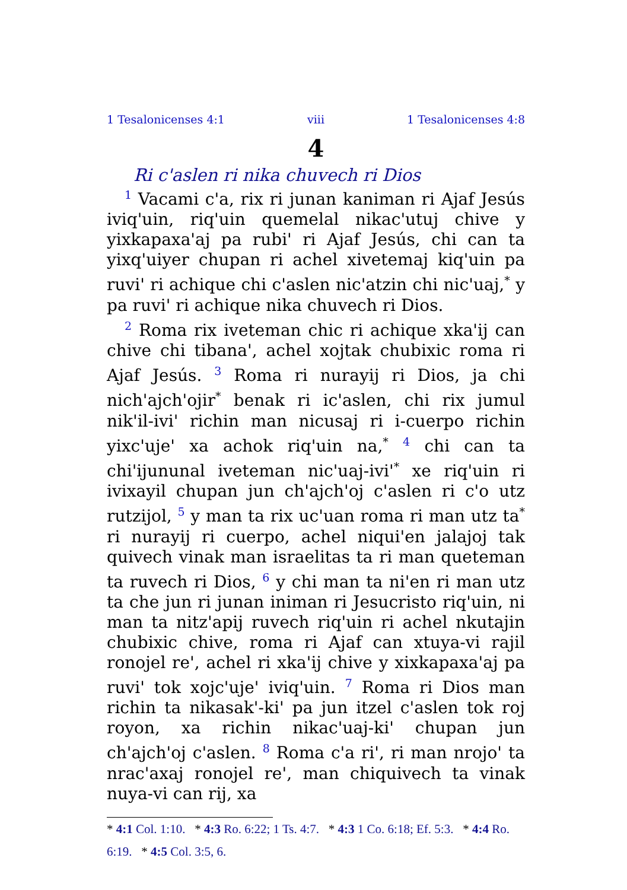1 Tesalonicenses 4:1 viii 1 Tesalonicenses 4:8
4
Ri c'aslen ri nika chuvech ri Dios
<sup>1</sup> Vacami c'a, rix ri junan kaniman ri Ajaf Jesús iviq'uin, riq'uin quemelal nikac'utuj chive y yixkapaxa'aj pa rubi' ri Ajaf Jesús, chi can ta yixq'uiyer chupan ri achel xivetemaj kiq'uin pa ruvi' ri achique chi c'aslen nic'atzin chi nic'uaj,<sup>*</sup> y pa ruvi' ri achique nika chuvech ri Dios.
<sup>2</sup> Roma rix iveteman chic ri achique xka'ij can chive chi tibana', achel xojtak chubixic roma ri Ajaf Jesús. <sup>3</sup> Roma ri nurayij ri Dios, ja chi nich'ajch'ojir<sup>*</sup> benak ri ic'aslen, chi rix jumul nik'il-ivi' richin man nicusaj ri i-cuerpo richin yixc'uje' xa achok riq'uin na,<sup>*</sup> <sup>4</sup> chi can ta chi'ijununal iveteman nic'uaj-ivi'<sup>*</sup> xe riq'uin ri ivixayil chupan jun ch'ajch'oj c'aslen ri c'o utz rutzijol, <sup>5</sup> y man ta rix uc'uan roma ri man utz ta<sup>*</sup> ri nurayij ri cuerpo, achel niqui'en jalajoj tak quivech vinak man israelitas ta ri man queteman ta ruvech ri Dios, <sup>6</sup> y chi man ta ni'en ri man utz ta che jun ri junan iniman ri Jesucristo riq'uin, ni man ta nitz'apij ruvech riq'uin ri achel nkutajin chubixic chive, roma ri Ajaf can xtuya-vi rajil ronojel re', achel ri xka'ij chive y xixkapaxa'aj pa ruvi' tok xojc'uje' iviq'uin. <sup>7</sup> Roma ri Dios man richin ta nikasak'-ki' pa jun itzel c'aslen tok roj royon, xa richin nikac'uaj-ki' chupan jun ch'ajch'oj c'aslen. <sup>8</sup> Roma c'a ri', ri man nrojo' ta nrac'axaj ronojel re', man chiquivech ta vinak nuya-vi can rij, xa
* 4:1 Col. 1:10. * 4:3 Ro. 6:22; 1 Ts. 4:7. * 4:3 1 Co. 6:18; Ef. 5:3. * 4:4 Ro. 6:19. * 4:5 Col. 3:5, 6.